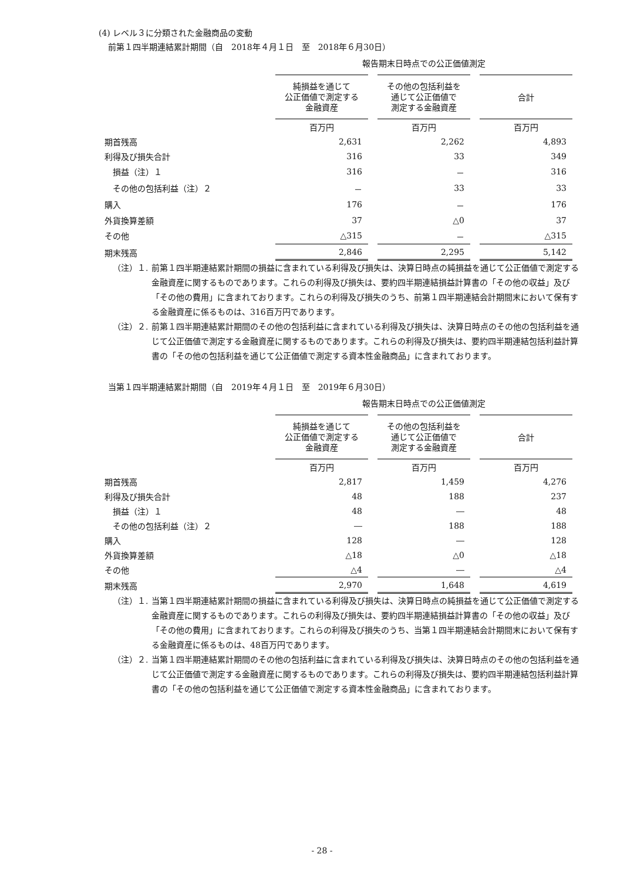(4) レベル３に分類された金融商品の変動
前第１四半期連結累計期間（自　2018年４月１日　至　2018年６月30日）
| | 報告期末日時点での公正価値測定 | | |
| | 純損益を通じて 公正価値で測定する 金融資産 | その他の包括利益を 通じて公正価値で 測定する金融資産 | 合計 |
| | 百万円 | 百万円 | 百万円 |
| 期首残高 | 2,631 | 2,262 | 4,893 |
| 利得及び損失合計 | 316 | 33 | 349 |
| 損益（注）１ | 316 | － | 316 |
| その他の包括利益（注）２ | － | 33 | 33 |
| 購入 | 176 | － | 176 |
| 外貨換算差額 | 37 | △0 | 37 |
| その他 | △315 | － | △315 |
| 期末残高 | 2,846 | 2,295 | 5,142 |
（注）１. 前第１四半期連結累計期間の損益に含まれている利得及び損失は、決算日時点の純損益を通じて公正価値で測定する金融資産に関するものであります。これらの利得及び損失は、要約四半期連結損益計算書の「その他の収益」及び「その他の費用」に含まれております。これらの利得及び損失のうち、前第１四半期連結会計期間末において保有する金融資産に係るものは、316百万円であります。
（注）２. 前第１四半期連結累計期間のその他の包括利益に含まれている利得及び損失は、決算日時点のその他の包括利益を通じて公正価値で測定する金融資産に関するものであります。これらの利得及び損失は、要約四半期連結包括利益計算書の「その他の包括利益を通じて公正価値で測定する資本性金融商品」に含まれております。
当第１四半期連結累計期間（自　2019年４月１日　至　2019年６月30日）
| | 報告期末日時点での公正価値測定 | | |
| | 純損益を通じて 公正価値で測定する 金融資産 | その他の包括利益を 通じて公正価値で 測定する金融資産 | 合計 |
| | 百万円 | 百万円 | 百万円 |
| 期首残高 | 2,817 | 1,459 | 4,276 |
| 利得及び損失合計 | 48 | 188 | 237 |
| 損益（注）１ | 48 | ― | 48 |
| その他の包括利益（注）２ | ― | 188 | 188 |
| 購入 | 128 | ― | 128 |
| 外貨換算差額 | △18 | △0 | △18 |
| その他 | △4 | ― | △4 |
| 期末残高 | 2,970 | 1,648 | 4,619 |
（注）１. 当第１四半期連結累計期間の損益に含まれている利得及び損失は、決算日時点の純損益を通じて公正価値で測定する金融資産に関するものであります。これらの利得及び損失は、要約四半期連結損益計算書の「その他の収益」及び「その他の費用」に含まれております。これらの利得及び損失のうち、当第１四半期連結会計期間末において保有する金融資産に係るものは、48百万円であります。
（注）２. 当第１四半期連結累計期間のその他の包括利益に含まれている利得及び損失は、決算日時点のその他の包括利益を通じて公正価値で測定する金融資産に関するものであります。これらの利得及び損失は、要約四半期連結包括利益計算書の「その他の包括利益を通じて公正価値で測定する資本性金融商品」に含まれております。
- 28 -